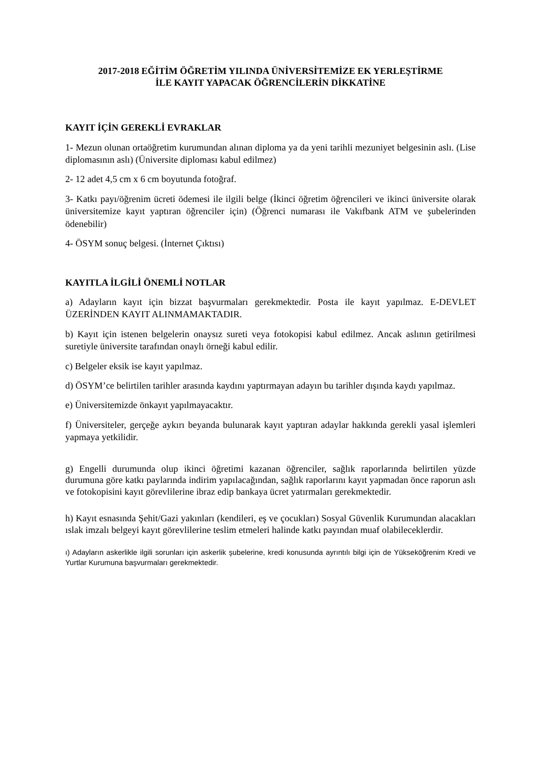2017-2018 EĞİTİM ÖĞRETİM YILINDA ÜNİVERSİTEMİZE EK YERLEŞTİRME
İLE KAYIT YAPACAK ÖĞRENCİLERİN DİKKATİNE
KAYIT İÇİN GEREKLİ EVRAKLAR
1- Mezun olunan ortaöğretim kurumundan alınan diploma ya da yeni tarihli mezuniyet belgesinin aslı. (Lise diplomasının aslı) (Üniversite diploması kabul edilmez)
2- 12 adet 4,5 cm x 6 cm boyutunda fotoğraf.
3- Katkı payı/öğrenim ücreti ödemesi ile ilgili belge (İkinci öğretim öğrencileri ve ikinci üniversite olarak üniversitemize kayıt yaptıran öğrenciler için) (Öğrenci numarası ile Vakıfbank ATM ve şubelerinden ödenebilir)
4- ÖSYM sonuç belgesi. (İnternet Çıktısı)
KAYITLA İLGİLİ ÖNEMLİ NOTLAR
a) Adayların kayıt için bizzat başvurmaları gerekmektedir. Posta ile kayıt yapılmaz. E-DEVLET ÜZERİNDEN KAYIT ALINMAMAKTADIR.
b) Kayıt için istenen belgelerin onaysız sureti veya fotokopisi kabul edilmez. Ancak aslının getirilmesi suretiyle üniversite tarafından onaylı örneği kabul edilir.
c) Belgeler eksik ise kayıt yapılmaz.
d) ÖSYM’ce belirtilen tarihler arasında kaydını yaptırmayan adayın bu tarihler dışında kaydı yapılmaz.
e) Üniversitemizde önkayıt yapılmayacaktır.
f) Üniversiteler, gerçeğe aykırı beyanda bulunarak kayıt yaptıran adaylar hakkında gerekli yasal işlemleri yapmaya yetkilidir.
g) Engelli durumunda olup ikinci öğretimi kazanan öğrenciler, sağlık raporlarında belirtilen yüzde durumuna göre katkı paylarında indirim yapılacağından, sağlık raporlarını kayıt yapmadan önce raporun aslı ve fotokopisini kayıt görevlilerine ibraz edip bankaya ücret yatırmaları gerekmektedir.
h) Kayıt esnasında Şehit/Gazi yakınları (kendileri, eş ve çocukları) Sosyal Güvenlik Kurumundan alacakları ıslak imzalı belgeyi kayıt görevlilerine teslim etmeleri halinde katkı payından muaf olabileceklerdir.
ı) Adayların askerlikle ilgili sorunları için askerlik şubelerine, kredi konusunda ayrıntılı bilgi için de Yükseköğrenim Kredi ve Yurtlar Kurumuna başvurmaları gerekmektedir.